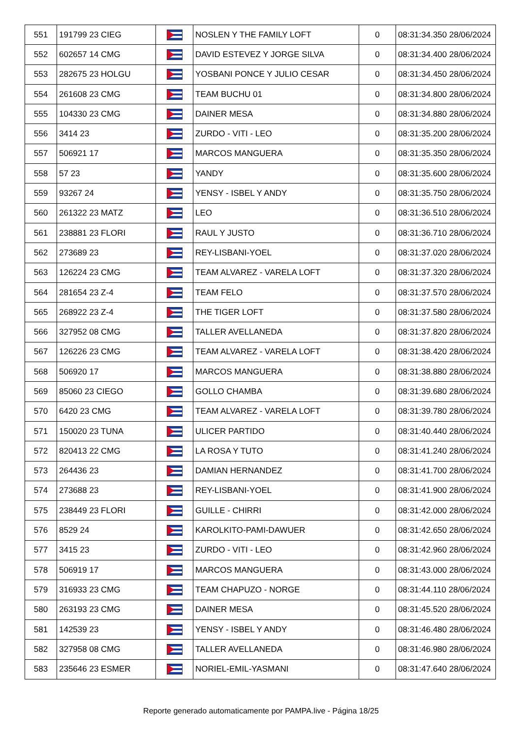| 551 | 191799 23 CIEG | | NOSLEN Y THE FAMILY LOFT | 0 | 08:31:34.350 28/06/2024 |
| 552 | 602657 14 CMG | | DAVID ESTEVEZ Y JORGE SILVA | 0 | 08:31:34.400 28/06/2024 |
| 553 | 282675 23 HOLGU | | YOSBANI PONCE Y JULIO CESAR | 0 | 08:31:34.450 28/06/2024 |
| 554 | 261608 23 CMG | | TEAM BUCHU 01 | 0 | 08:31:34.800 28/06/2024 |
| 555 | 104330 23 CMG | | DAINER MESA | 0 | 08:31:34.880 28/06/2024 |
| 556 | 3414 23 | | ZURDO - VITI - LEO | 0 | 08:31:35.200 28/06/2024 |
| 557 | 506921 17 | | MARCOS MANGUERA | 0 | 08:31:35.350 28/06/2024 |
| 558 | 57 23 | | YANDY | 0 | 08:31:35.600 28/06/2024 |
| 559 | 93267 24 | | YENSY - ISBEL Y ANDY | 0 | 08:31:35.750 28/06/2024 |
| 560 | 261322 23 MATZ | | LEO | 0 | 08:31:36.510 28/06/2024 |
| 561 | 238881 23 FLORI | | RAUL Y JUSTO | 0 | 08:31:36.710 28/06/2024 |
| 562 | 273689 23 | | REY-LISBANI-YOEL | 0 | 08:31:37.020 28/06/2024 |
| 563 | 126224 23 CMG | | TEAM ALVAREZ - VARELA LOFT | 0 | 08:31:37.320 28/06/2024 |
| 564 | 281654 23 Z-4 | | TEAM FELO | 0 | 08:31:37.570 28/06/2024 |
| 565 | 268922 23 Z-4 | | THE TIGER LOFT | 0 | 08:31:37.580 28/06/2024 |
| 566 | 327952 08 CMG | | TALLER AVELLANEDA | 0 | 08:31:37.820 28/06/2024 |
| 567 | 126226 23 CMG | | TEAM ALVAREZ - VARELA LOFT | 0 | 08:31:38.420 28/06/2024 |
| 568 | 506920 17 | | MARCOS MANGUERA | 0 | 08:31:38.880 28/06/2024 |
| 569 | 85060 23 CIEGO | | GOLLO CHAMBA | 0 | 08:31:39.680 28/06/2024 |
| 570 | 6420 23 CMG | | TEAM ALVAREZ - VARELA LOFT | 0 | 08:31:39.780 28/06/2024 |
| 571 | 150020 23 TUNA | | ULICER PARTIDO | 0 | 08:31:40.440 28/06/2024 |
| 572 | 820413 22 CMG | | LA ROSA Y TUTO | 0 | 08:31:41.240 28/06/2024 |
| 573 | 264436 23 | | DAMIAN HERNANDEZ | 0 | 08:31:41.700 28/06/2024 |
| 574 | 273688 23 | | REY-LISBANI-YOEL | 0 | 08:31:41.900 28/06/2024 |
| 575 | 238449 23 FLORI | | GUILLE - CHIRRI | 0 | 08:31:42.000 28/06/2024 |
| 576 | 8529 24 | | KAROLKITO-PAMI-DAWUER | 0 | 08:31:42.650 28/06/2024 |
| 577 | 3415 23 | | ZURDO - VITI - LEO | 0 | 08:31:42.960 28/06/2024 |
| 578 | 506919 17 | | MARCOS MANGUERA | 0 | 08:31:43.000 28/06/2024 |
| 579 | 316933 23 CMG | | TEAM CHAPUZO - NORGE | 0 | 08:31:44.110 28/06/2024 |
| 580 | 263193 23 CMG | | DAINER MESA | 0 | 08:31:45.520 28/06/2024 |
| 581 | 142539 23 | | YENSY - ISBEL Y ANDY | 0 | 08:31:46.480 28/06/2024 |
| 582 | 327958 08 CMG | | TALLER AVELLANEDA | 0 | 08:31:46.980 28/06/2024 |
| 583 | 235646 23 ESMER | | NORIEL-EMIL-YASMANI | 0 | 08:31:47.640 28/06/2024 |
Reporte generado automaticamente por PAMPA.live - Página 18/25